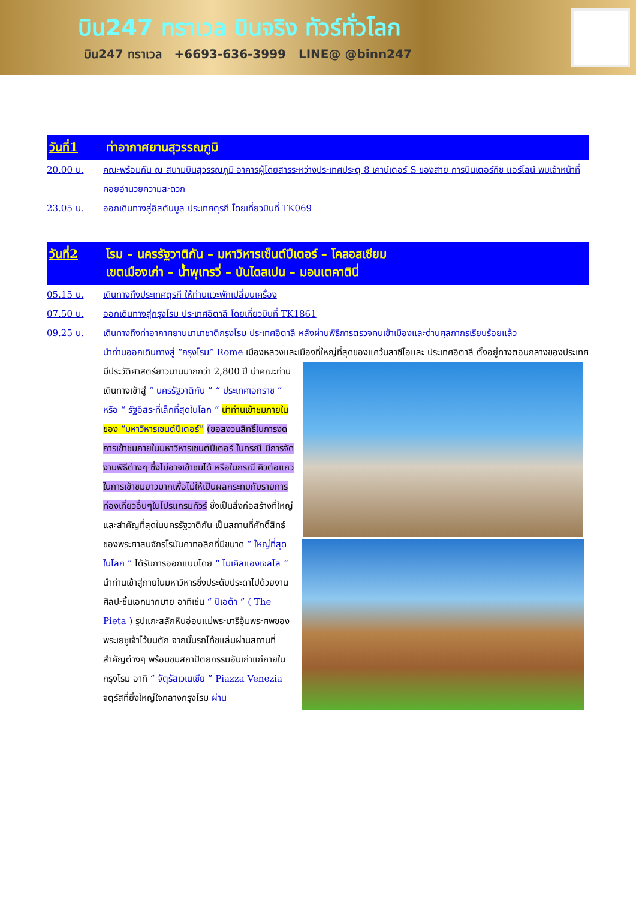บิน247 ทราเวล บินจริง ทัวร์ทั่วโลก
บิน247 ทราเวล +6693-636-3999 LINE@ @binn247
วันที่1 ท่าอากาศยานสุวรรณภูมิ
20.00 น. คณะพร้อมกัน ณ สนามบินสุวรรณภูมิ อาคารผู้โดยสารระหว่างประเทศประตู 8 เคาน์เตอร์ S ของสาย การบินเตอร์กิช แอร์ไลน์ พบเจ้าหน้าที่คอยอำนวยความสะดวก
23.05 น. ออกเดินทางสู่อิสตันบูล ประเทศตุรกี โดยเที่ยวบินที่ TK069
วันที่2 โรม – นครรัฐวาติกัน – มหาวิหารเซ็นต์ปีเตอร์ – โคลอสเซียม
เขตเมืองเก่า – น้ำพุเทรวี่ – บันไดสเปน – มอนเตคาตินี่
05.15 น. เดินทางถึงประเทศตุรกี ให้ท่านแวะพักเปลี่ยนเครื่อง
07.50 น. ออกเดินทางสู่กรุงโรม ประเทศอิตาลี โดยเที่ยวบินที่ TK1861
09.25 น. เดินทางถึงท่าอากาศยานนานาชาติกรุงโรม ประเทศอิตาลี หลังผ่านพิธีการตรวจคนเข้าเมืองและด่านศุลกากรเรียบร้อยแล้ว
นำท่านออกเดินทางสู่ “กรุงโรม” Rome เมืองหลวงและเมืองที่ใหญ่ที่สุดของแคว้นลาซีโอและ
ประเทศอิตาลี ตั้งอยู่ทางตอนกลางของประเทศ มีประวัติศาสตร์ยาวนานมากกว่า 2,800 ปี นำคณะท่านเดินทางเข้าสู่ “ นครรัฐวาติกัน ” “ ประเทศเอกราช ” หรือ “ รัฐอิสระที่เล็กที่สุดในโลก ” นำท่านเข้าชมภายในของ “มหาวิหารเซนต์ปีเตอร์” (ขอสงวนสิทธิ์ในการงดการเข้าชมภายในมหาวิหารเซนต์ปีเตอร์ ในกรณี มีการจัดงานพิธีต่างๆ ซึ่งไม่อาจเข้าชมได้ หรือในกรณี คิวต่อแถวในการเข้าชมยาวมากเพื่อไม่ให้เป็นผลกระทบกับรายการท่องเที่ยวอื่นๆในโปรแกรมทัวร์ ซึ่งเป็นสิ่งก่อสร้างที่ใหญ่และสำคัญที่สุดในนครรัฐวาติกัน
เป็นสถานที่ศักดิ์สิทธ์ของพระศาสนจักรโรมันคาทอลิกที่มีขนาด “ ใหญ่ที่สุดในโลก ” ได้รับการออกแบบโดย “ ไมเคิลแองเจลโล ” นำท่านเข้าสู่ภายในมหาวิหารซึ่งประดับประดาไปด้วยงานศิลปะชิ้นเอกมากมาย อาทิเช่น “ ปิเอต้า ” ( The Pieta ) รูปแกะสลักหินอ่อนแม่พระมารีอุ้มพระศพของพระเยซูเจ้าไว้บนตัก จากนั้นรถโค้ชแล่นผ่านสถานที่สำคัญต่างๆ พร้อมชมสถาปัตยกรรมอันเก่าแก่ภายในกรุงโรม อาทิ “ จัตุรัสเวเนเซีย ” Piazza Venezia จตุรัสที่ยิ่งใหญ่ใจกลางกรุงโรม ผ่าน